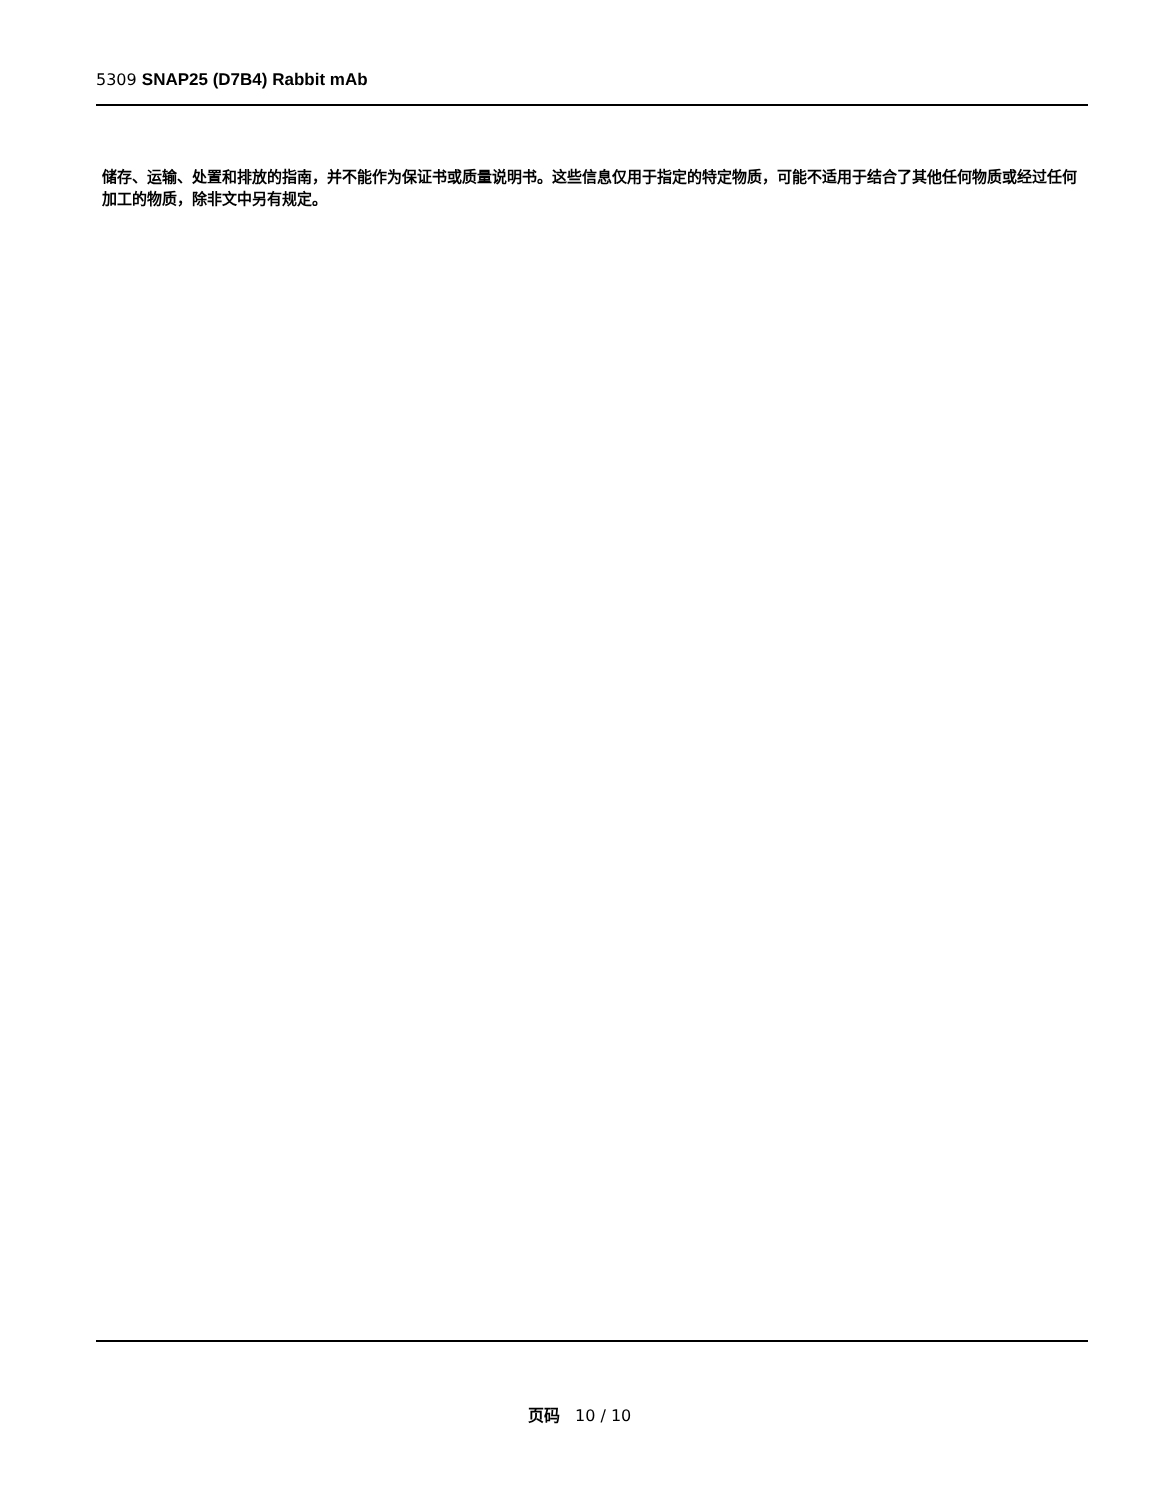5309 SNAP25 (D7B4) Rabbit mAb
储存、运输、处置和排放的指南，并不能作为保证书或质量说明书。这些信息仅用于指定的特定物质，可能不适用于结合了其他任何物质或经过任何加工的物质，除非文中另有规定。
页码 10 / 10